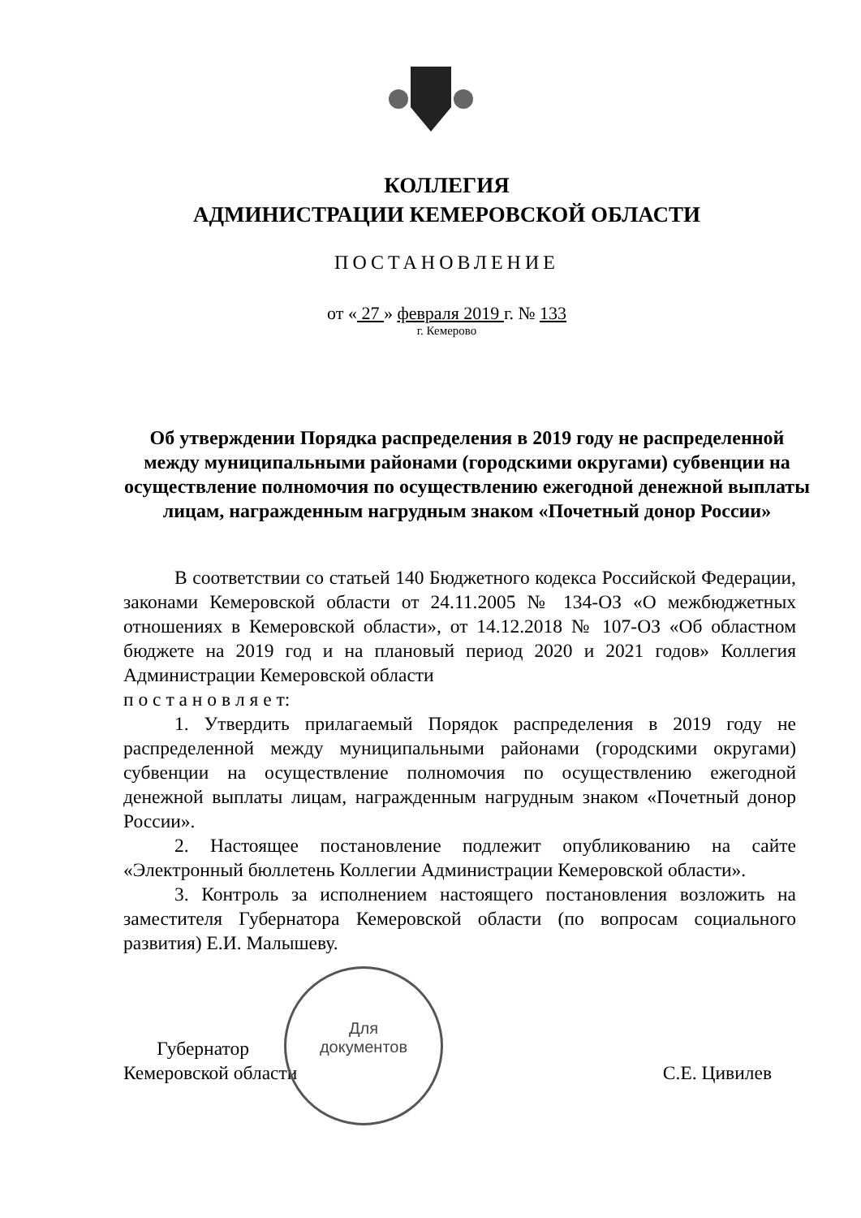КОЛЛЕГИЯ
АДМИНИСТРАЦИИ КЕМЕРОВСКОЙ ОБЛАСТИ
ПОСТАНОВЛЕНИЕ
от « 27 » февраля 2019 г. № 133
г. Кемерово
Об утверждении Порядка распределения в 2019 году не распределенной между муниципальными районами (городскими округами) субвенции на осуществление полномочия по осуществлению ежегодной денежной выплаты лицам, награжденным нагрудным знаком «Почетный донор России»
В соответствии со статьей 140 Бюджетного кодекса Российской Федерации, законами Кемеровской области от 24.11.2005 № 134-ОЗ «О межбюджетных отношениях в Кемеровской области», от 14.12.2018 № 107-ОЗ «Об областном бюджете на 2019 год и на плановый период 2020 и 2021 годов» Коллегия Администрации Кемеровской области
п о с т а н о в л я е т:
1. Утвердить прилагаемый Порядок распределения в 2019 году не распределенной между муниципальными районами (городскими округами) субвенции на осуществление полномочия по осуществлению ежегодной денежной выплаты лицам, награжденным нагрудным знаком «Почетный донор России».
2. Настоящее постановление подлежит опубликованию на сайте «Электронный бюллетень Коллегии Администрации Кемеровской области».
3. Контроль за исполнением настоящего постановления возложить на заместителя Губернатора Кемеровской области (по вопросам социального развития) Е.И. Малышеву.
Губернатор
Кемеровской области
С.Е. Цивилев
Для
документов